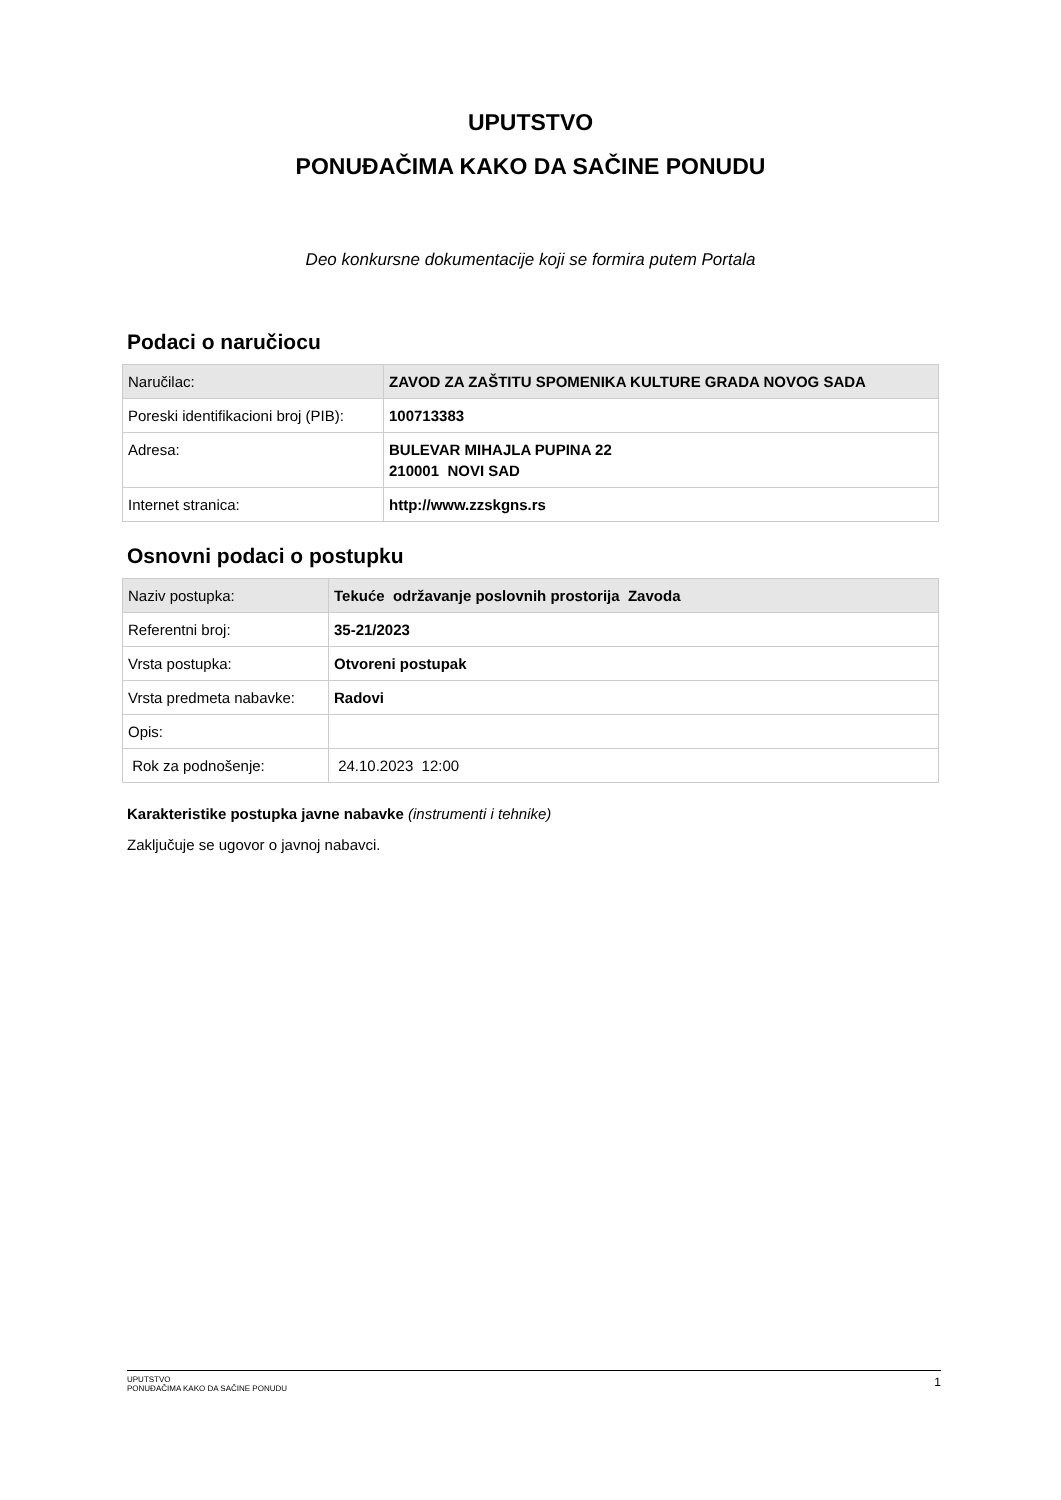UPUTSTVO
PONUĐAČIMA KAKO DA SAČINE PONUDU
Deo konkursne dokumentacije koji se formira putem Portala
Podaci o naručiocu
| Naručilac: | ZAVOD ZA ZAŠTITU SPOMENIKA KULTURE GRADA NOVOG SADA |
| Poreski identifikacioni broj (PIB): | 100713383 |
| Adresa: | BULEVAR MIHAJLA PUPINA 22 210001 NOVI SAD |
| Internet stranica: | http://www.zzskgns.rs |
Osnovni podaci o postupku
| Naziv postupka: | Tekuće održavanje poslovnih prostorija Zavoda |
| Referentni broj: | 35-21/2023 |
| Vrsta postupka: | Otvoreni postupak |
| Vrsta predmeta nabavke: | Radovi |
| Opis: | |
| Rok za podnošenje: | 24.10.2023 12:00 |
Karakteristike postupka javne nabavke (instrumenti i tehnike)
Zaključuje se ugovor o javnoj nabavci.
UPUTSTVO
PONUĐAČIMA KAKO DA SAČINE PONUDU
1